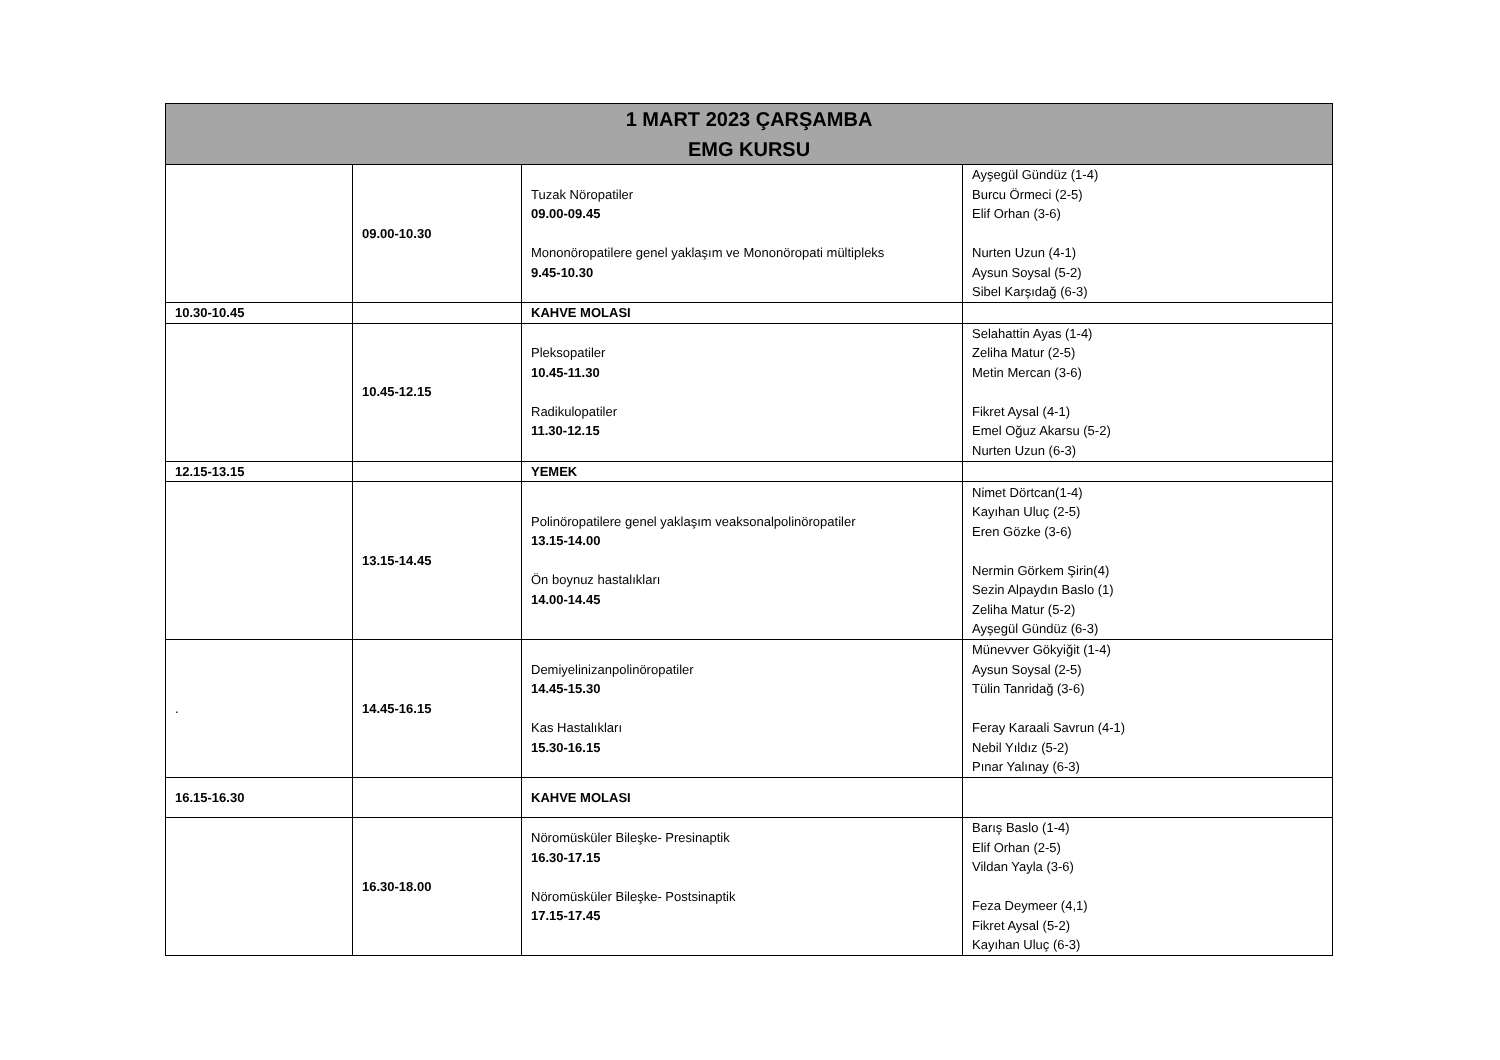| 1 MART 2023 ÇARŞAMBA EMG KURSU | | | |
| --- | --- | --- | --- |
| | 09.00-10.30 | Tuzak Nöropatiler 09.00-09.45 Mononöropatilere genel yaklaşım ve Mononöropati mültipleks 9.45-10.30 | Ayşegül Gündüz (1-4) Burcu Örmeci (2-5) Elif Orhan (3-6) Nurten Uzun (4-1) Aysun Soysal (5-2) Sibel Karşıdağ (6-3) |
| 10.30-10.45 | | KAHVE MOLASI | |
| | 10.45-12.15 | Pleksopatiler 10.45-11.30 Radikulopatiler 11.30-12.15 | Selahattin Ayas (1-4) Zeliha Matur (2-5) Metin Mercan (3-6) Fikret Aysal (4-1) Emel Oğuz Akarsu (5-2) Nurten Uzun (6-3) |
| 12.15-13.15 | | YEMEK | |
| | 13.15-14.45 | Polinöropatilere genel yaklaşım veaksonalpolinöropatiler 13.15-14.00 Ön boynuz hastalıkları 14.00-14.45 | Nimet Dörtcan(1-4) Kayıhan Uluç (2-5) Eren Gözke (3-6) Nermin Görkem Şirin(4) Sezin Alpaydın Baslo (1) Zeliha Matur (5-2) Ayşegül Gündüz (6-3) |
| . | 14.45-16.15 | Demiyelinizanpolinöropatiler 14.45-15.30 Kas Hastalıkları 15.30-16.15 | Münevver Gökyiğit (1-4) Aysun Soysal (2-5) Tülin Tanridağ (3-6) Feray Karaali Savrun (4-1) Nebil Yıldız (5-2) Pınar Yalınay (6-3) |
| 16.15-16.30 | | KAHVE MOLASI | |
| | 16.30-18.00 | Nöromüsküler Bileşke- Presinaptik 16.30-17.15 Nöromüsküler Bileşke- Postsinaptik 17.15-17.45 | Barış Baslo (1-4) Elif Orhan (2-5) Vildan Yayla (3-6) Feza Deymeer (4,1) Fikret Aysal (5-2) Kayıhan Uluç (6-3) |